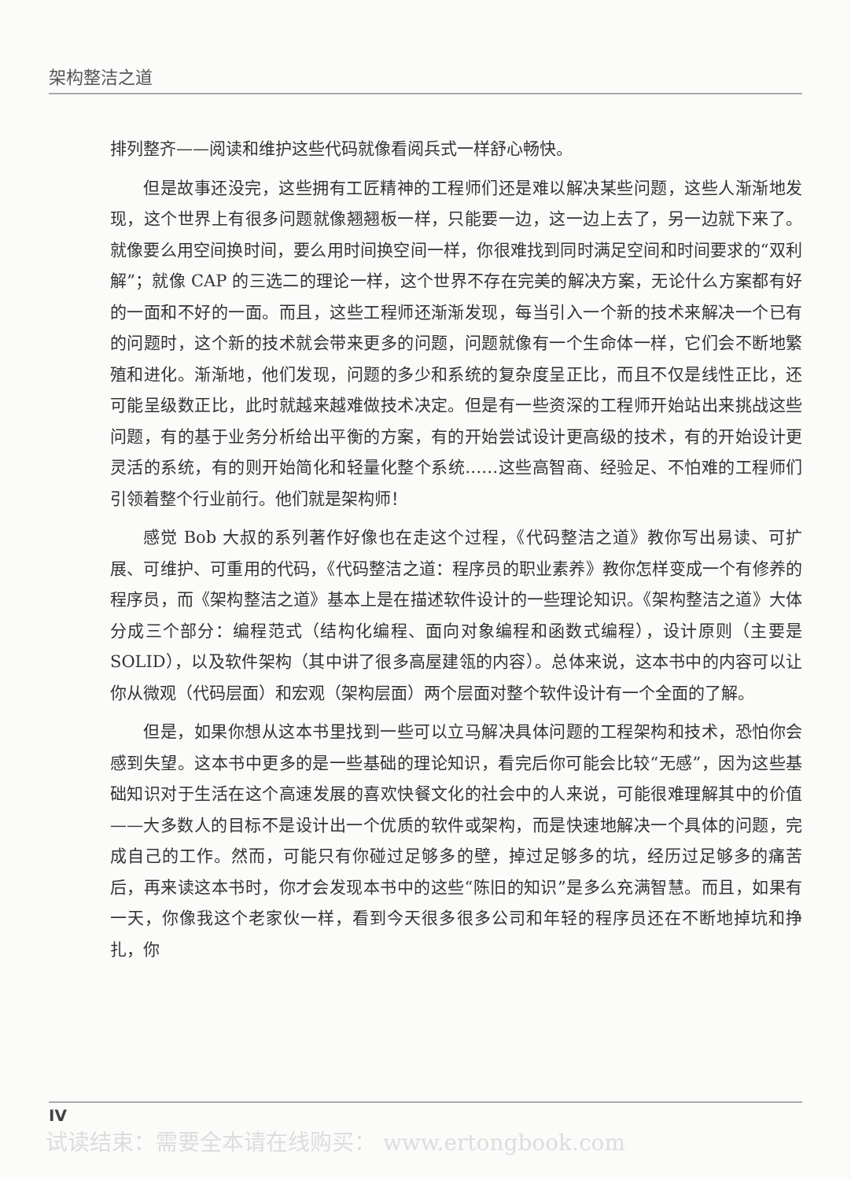架构整洁之道
排列整齐——阅读和维护这些代码就像看阅兵式一样舒心畅快。
但是故事还没完，这些拥有工匠精神的工程师们还是难以解决某些问题，这些人渐渐地发现，这个世界上有很多问题就像翘翘板一样，只能要一边，这一边上去了，另一边就下来了。就像要么用空间换时间，要么用时间换空间一样，你很难找到同时满足空间和时间要求的“双利解”；就像 CAP 的三选二的理论一样，这个世界不存在完美的解决方案，无论什么方案都有好的一面和不好的一面。而且，这些工程师还渐渐发现，每当引入一个新的技术来解决一个已有的问题时，这个新的技术就会带来更多的问题，问题就像有一个生命体一样，它们会不断地繁殖和进化。渐渐地，他们发现，问题的多少和系统的复杂度呈正比，而且不仅是线性正比，还可能呈级数正比，此时就越来越难做技术决定。但是有一些资深的工程师开始站出来挑战这些问题，有的基于业务分析给出平衡的方案，有的开始尝试设计更高级的技术，有的开始设计更灵活的系统，有的则开始简化和轻量化整个系统……这些高智商、经验足、不怕难的工程师们引领着整个行业前行。他们就是架构师！
感觉 Bob 大叔的系列著作好像也在走这个过程，《代码整洁之道》教你写出易读、可扩展、可维护、可重用的代码，《代码整洁之道：程序员的职业素养》教你怎样变成一个有修养的程序员，而《架构整洁之道》基本上是在描述软件设计的一些理论知识。《架构整洁之道》大体分成三个部分：编程范式（结构化编程、面向对象编程和函数式编程），设计原则（主要是 SOLID），以及软件架构（其中讲了很多高屋建瓴的内容）。总体来说，这本书中的内容可以让你从微观（代码层面）和宏观（架构层面）两个层面对整个软件设计有一个全面的了解。
但是，如果你想从这本书里找到一些可以立马解决具体问题的工程架构和技术，恐怕你会感到失望。这本书中更多的是一些基础的理论知识，看完后你可能会比较“无感”，因为这些基础知识对于生活在这个高速发展的喜欢快餐文化的社会中的人来说，可能很难理解其中的价值——大多数人的目标不是设计出一个优质的软件或架构，而是快速地解决一个具体的问题，完成自己的工作。然而，可能只有你碰过足够多的壁，掉过足够多的坑，经历过足够多的痛苦后，再来读这本书时，你才会发现本书中的这些“陈旧的知识”是多么充满智慧。而且，如果有一天，你像我这个老家伙一样，看到今天很多很多公司和年轻的程序员还在不断地掉坑和挣扎，你
IV
试读结束：需要全本请在线购买： www.ertongbook.com